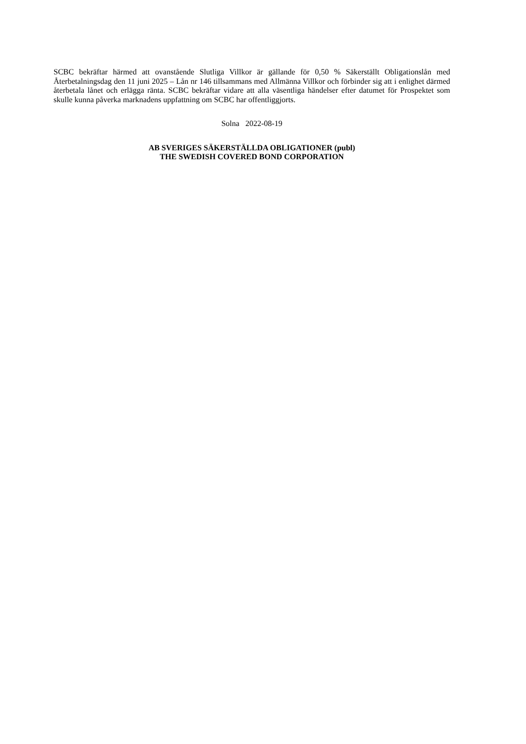SCBC bekräftar härmed att ovanstående Slutliga Villkor är gällande för 0,50 % Säkerställt Obligationslån med Återbetalningsdag den 11 juni 2025 – Lån nr 146 tillsammans med Allmänna Villkor och förbinder sig att i enlighet därmed återbetala lånet och erlägga ränta. SCBC bekräftar vidare att alla väsentliga händelser efter datumet för Prospektet som skulle kunna påverka marknadens uppfattning om SCBC har offentliggjorts.
Solna 2022-08-19
AB SVERIGES SÄKERSTÄLLDA OBLIGATIONER (publ)
THE SWEDISH COVERED BOND CORPORATION